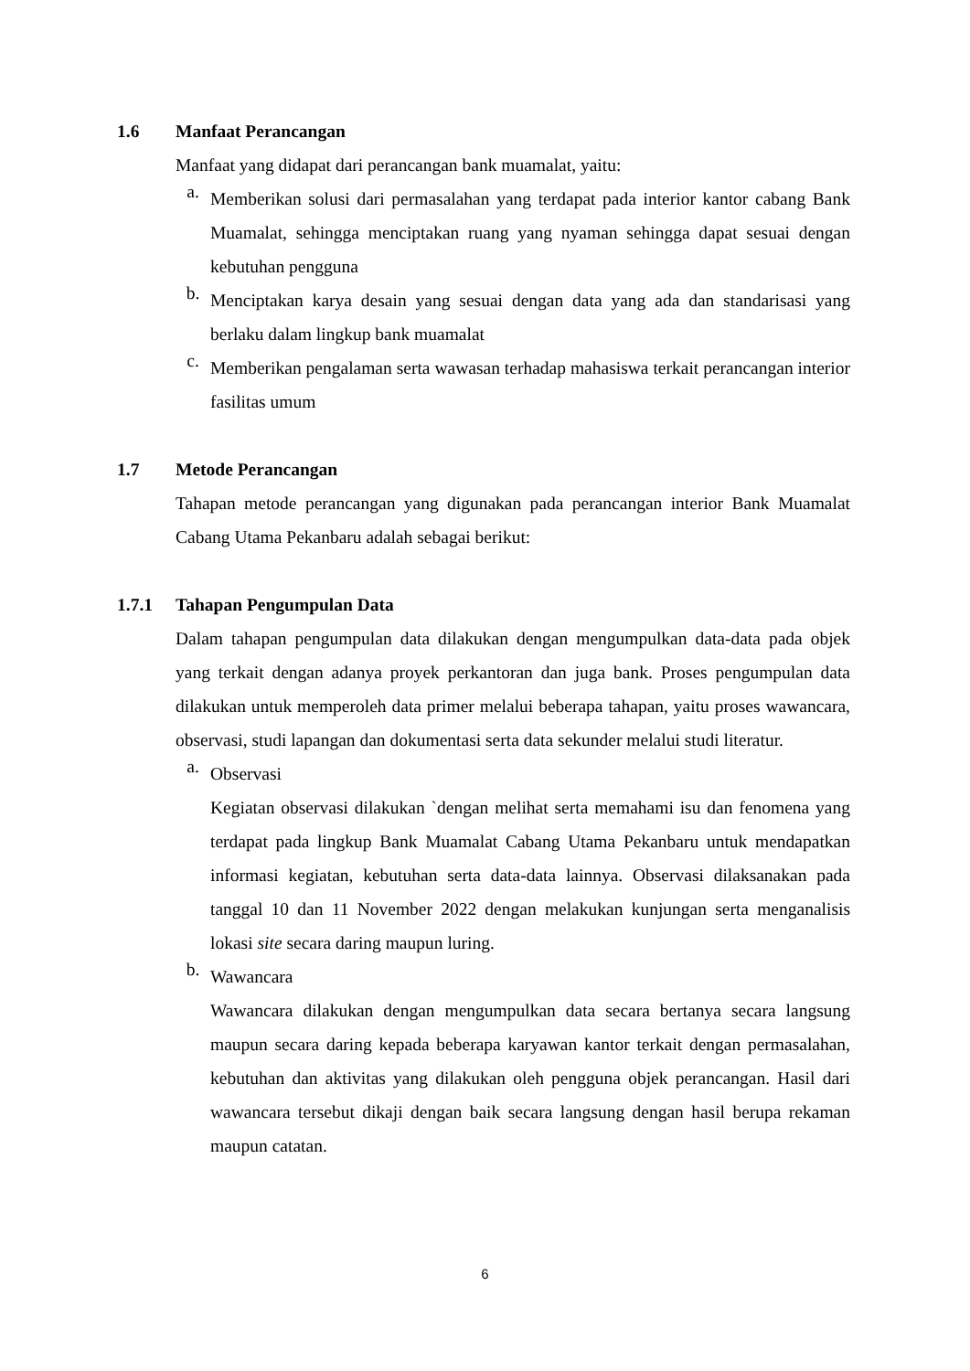1.6 Manfaat Perancangan
Manfaat yang didapat dari perancangan bank muamalat, yaitu:
a.
Memberikan solusi dari permasalahan yang terdapat pada interior kantor cabang Bank Muamalat, sehingga menciptakan ruang yang nyaman sehingga dapat sesuai dengan kebutuhan pengguna
b.
Menciptakan karya desain yang sesuai dengan data yang ada dan standarisasi yang berlaku dalam lingkup bank muamalat
c.
Memberikan pengalaman serta wawasan terhadap mahasiswa terkait perancangan interior fasilitas umum
1.7 Metode Perancangan
Tahapan metode perancangan yang digunakan pada perancangan interior Bank Muamalat Cabang Utama Pekanbaru adalah sebagai berikut:
1.7.1 Tahapan Pengumpulan Data
Dalam tahapan pengumpulan data dilakukan dengan mengumpulkan data-data pada objek yang terkait dengan adanya proyek perkantoran dan juga bank. Proses pengumpulan data dilakukan untuk memperoleh data primer melalui beberapa tahapan, yaitu proses wawancara, observasi, studi lapangan dan dokumentasi serta data sekunder melalui studi literatur.
a.
Observasi
Kegiatan observasi dilakukan `dengan melihat serta memahami isu dan fenomena yang terdapat pada lingkup Bank Muamalat Cabang Utama Pekanbaru untuk mendapatkan informasi kegiatan, kebutuhan serta data-data lainnya. Observasi dilaksanakan pada tanggal 10 dan 11 November 2022 dengan melakukan kunjungan serta menganalisis lokasi site secara daring maupun luring.
b.
Wawancara
Wawancara dilakukan dengan mengumpulkan data secara bertanya secara langsung maupun secara daring kepada beberapa karyawan kantor terkait dengan permasalahan, kebutuhan dan aktivitas yang dilakukan oleh pengguna objek perancangan. Hasil dari wawancara tersebut dikaji dengan baik secara langsung dengan hasil berupa rekaman maupun catatan.
6